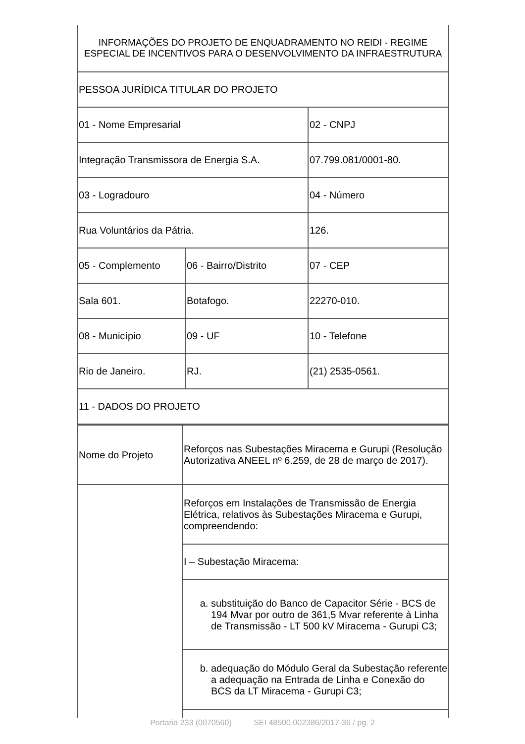| INFORMAÇÕES DO PROJETO DE ENQUADRAMENTO NO REIDI - REGIME ESPECIAL DE INCENTIVOS PARA O DESENVOLVIMENTO DA INFRAESTRUTURA | | |
| PESSOA JURÍDICA TITULAR DO PROJETO | | |
| 01 - Nome Empresarial | | 02 - CNPJ |
| Integração Transmissora de Energia S.A. | | 07.799.081/0001-80. |
| 03 - Logradouro | | 04 - Número |
| Rua Voluntários da Pátria. | | 126. |
| 05 - Complemento | 06 - Bairro/Distrito | 07 - CEP |
| Sala 601. | Botafogo. | 22270-010. |
| 08 - Município | 09 - UF | 10 - Telefone |
| Rio de Janeiro. | RJ. | (21) 2535-0561. |
| 11 - DADOS DO PROJETO | | |
| Nome do Projeto | Reforços nas Subestações Miracema e Gurupi (Resolução Autorizativa ANEEL nº 6.259, de 28 de março de 2017). |
| | Reforços em Instalações de Transmissão de Energia Elétrica, relativos às Subestações Miracema e Gurupi, compreendendo: |
| | I – Subestação Miracema: |
| | a. substituição do Banco de Capacitor Série - BCS de 194 Mvar por outro de 361,5 Mvar referente à Linha de Transmissão - LT 500 kV Miracema - Gurupi C3; |
| | b. adequação do Módulo Geral da Subestação referente a adequação na Entrada de Linha e Conexão do BCS da LT Miracema - Gurupi C3; |
Portaria 233 (0070560) SEI 48500.002386/2017-36 / pg. 2